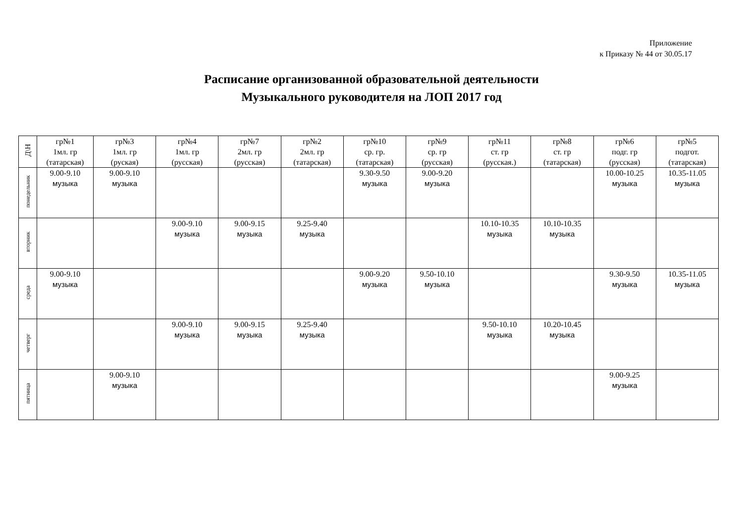Приложение
к Приказу № 44 от 30.05.17
Расписание организованной образовательной деятельности
Музыкального руководителя на ЛОП 2017 год
| Д\Н | гр№1 1мл. гр (татарская) | гр№3 1мл. гр (руская) | гр№4 1мл. гр (русская) | гр№7 2мл. гр (русская) | гр№2 2мл. гр (татарская) | гр№10 ср. гр. (татарская) | гр№9 ср. гр (русская) | гр№11 ст. гр (русская.) | гр№8 ст. гр (татарская) | гр№6 подг. гр (русская) | гр№5 подгот. (татарская) |
| --- | --- | --- | --- | --- | --- | --- | --- | --- | --- | --- | --- |
| понедельник | 9.00-9.10 музыка | 9.00-9.10 музыка | | | | 9.30-9.50 музыка | 9.00-9.20 музыка | | | 10.00-10.25 музыка | 10.35-11.05 музыка |
| вторник | | | 9.00-9.10 музыка | 9.00-9.15 музыка | 9.25-9.40 музыка | | | 10.10-10.35 музыка | 10.10-10.35 музыка | | |
| среда | 9.00-9.10 музыка | | | | | 9.00-9.20 музыка | 9.50-10.10 музыка | | | 9.30-9.50 музыка | 10.35-11.05 музыка |
| четверг | | | 9.00-9.10 музыка | 9.00-9.15 музыка | 9.25-9.40 музыка | | | 9.50-10.10 музыка | 10.20-10.45 музыка | | |
| пятница | | 9.00-9.10 музыка | | | | | | | | 9.00-9.25 музыка | |